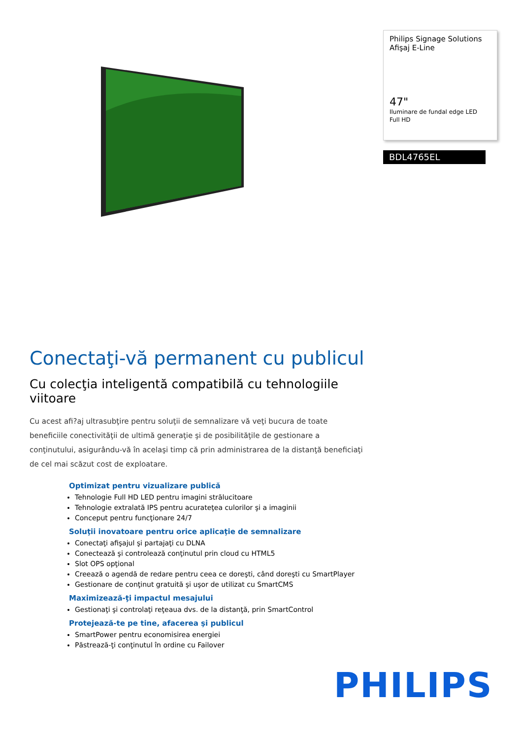Philips Signage Solutions
Afişaj E-Line
47"
Iluminare de fundal edge LED
Full HD
BDL4765EL
Conectaţi-vă permanent cu publicul
Cu colecţia inteligentă compatibilă cu tehnologiile viitoare
Cu acest afi?aj ultrasubţire pentru soluţii de semnalizare vă veţi bucura de toate beneficiile conectivităţii de ultimă generaţie şi de posibilităţile de gestionare a conţinutului, asigurându-vă în acelaşi timp că prin administrarea de la distanţă beneficiaţi de cel mai scăzut cost de exploatare.
Optimizat pentru vizualizare publică
Tehnologie Full HD LED pentru imagini strălucitoare
Tehnologie extralată IPS pentru acurateţea culorilor şi a imaginii
Conceput pentru funcţionare 24/7
Soluţii inovatoare pentru orice aplicaţie de semnalizare
Conectaţi afişajul şi partajaţi cu DLNA
Conectează şi controlează conţinutul prin cloud cu HTML5
Slot OPS opţional
Creează o agendă de redare pentru ceea ce doreşti, când doreşti cu SmartPlayer
Gestionare de conţinut gratuită şi uşor de utilizat cu SmartCMS
Maximizează-ţi impactul mesajului
Gestionaţi şi controlaţi reţeaua dvs. de la distanţă, prin SmartControl
Protejează-te pe tine, afacerea şi publicul
SmartPower pentru economisirea energiei
Păstrează-ţi conţinutul în ordine cu Failover
PHILIPS